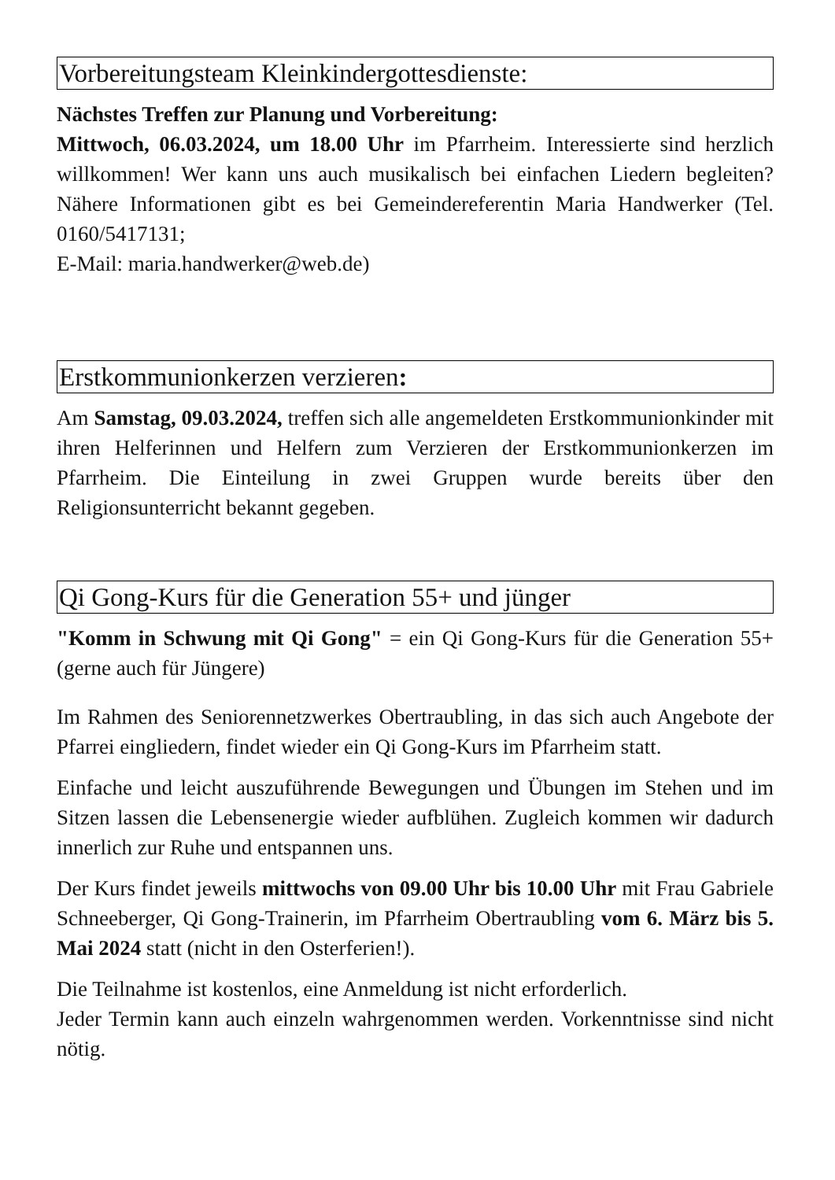Vorbereitungsteam Kleinkindergottesdienste:
Nächstes Treffen zur Planung und Vorbereitung:
Mittwoch, 06.03.2024, um 18.00 Uhr im Pfarrheim. Interessierte sind herzlich willkommen! Wer kann uns auch musikalisch bei einfachen Liedern begleiten? Nähere Informationen gibt es bei Gemeindereferentin Maria Handwerker (Tel. 0160/5417131;
E-Mail: maria.handwerker@web.de)
Erstkommunionkerzen verzieren:
Am Samstag, 09.03.2024, treffen sich alle angemeldeten Erstkommunionkinder mit ihren Helferinnen und Helfern zum Verzieren der Erstkommunionkerzen im Pfarrheim. Die Einteilung in zwei Gruppen wurde bereits über den Religionsunterricht bekannt gegeben.
Qi Gong-Kurs für die Generation 55+ und jünger
"Komm in Schwung mit Qi Gong" = ein Qi Gong-Kurs für die Generation 55+ (gerne auch für Jüngere)
Im Rahmen des Seniorennetzwerkes Obertraubling, in das sich auch Angebote der Pfarrei eingliedern, findet wieder ein Qi Gong-Kurs im Pfarrheim statt.
Einfache und leicht auszuführende Bewegungen und Übungen im Stehen und im Sitzen lassen die Lebensenergie wieder aufblühen. Zugleich kommen wir dadurch innerlich zur Ruhe und entspannen uns.
Der Kurs findet jeweils mittwochs von 09.00 Uhr bis 10.00 Uhr mit Frau Gabriele Schneeberger, Qi Gong-Trainerin, im Pfarrheim Obertraubling vom 6. März bis 5. Mai 2024 statt (nicht in den Osterferien!).
Die Teilnahme ist kostenlos, eine Anmeldung ist nicht erforderlich.
Jeder Termin kann auch einzeln wahrgenommen werden. Vorkenntnisse sind nicht nötig.